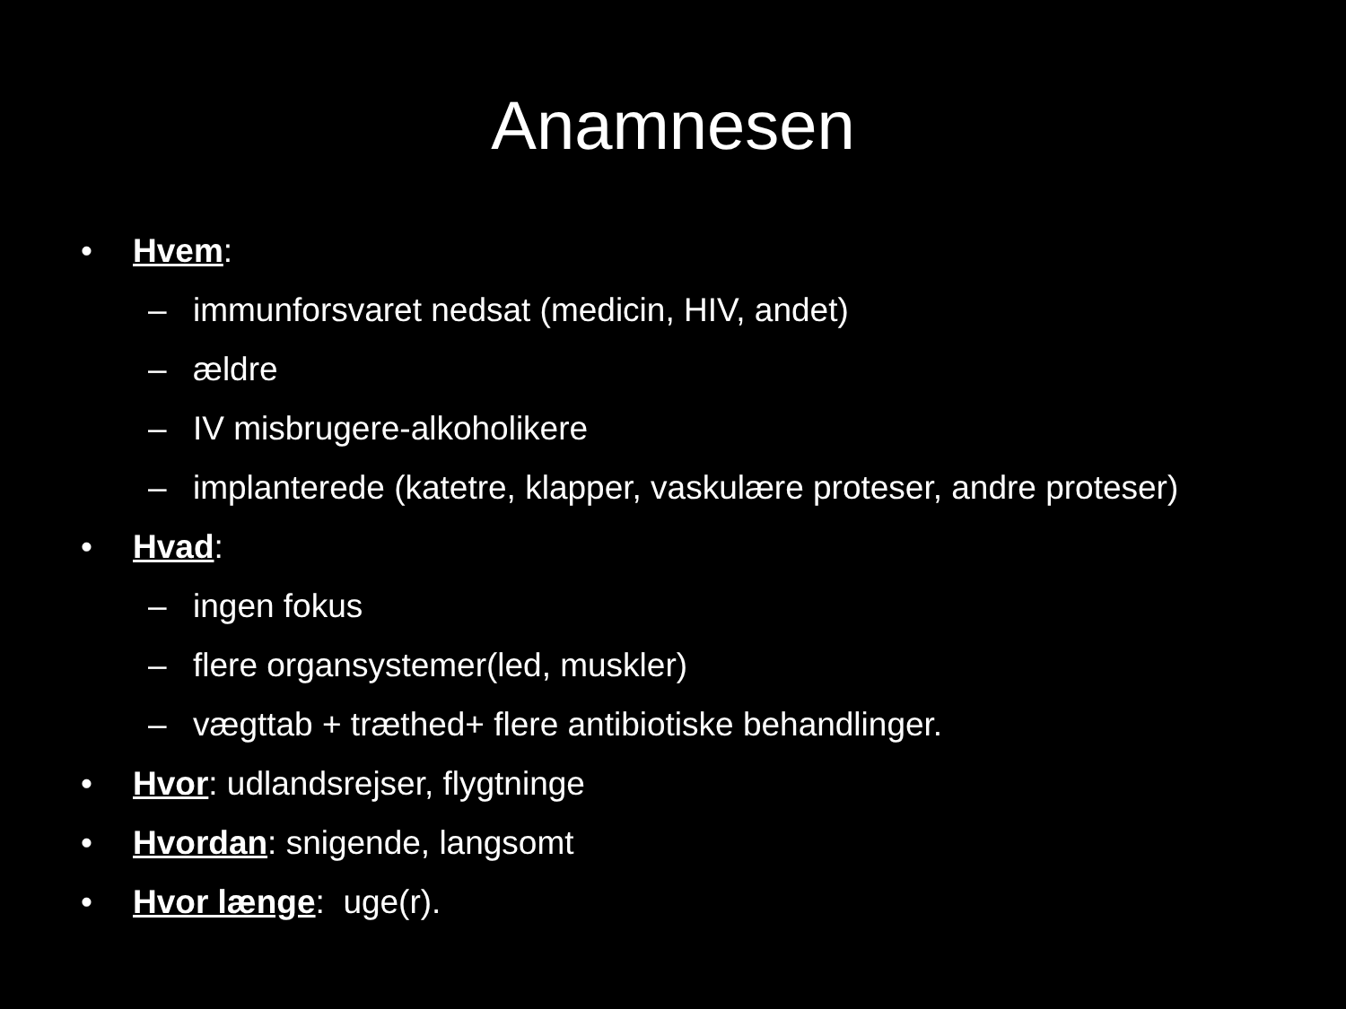Anamnesen
• Hvem:
– immunforsvaret nedsat (medicin, HIV, andet)
– ældre
– IV misbrugere-alkoholikere
– implanteredе (katetre, klapper, vaskulære proteser, andre proteser)
• Hvad:
– ingen fokus
– flere organsystemer(led, muskler)
– vægttab + træthed+ flere antibiotiske behandlinger.
• Hvor: udlandsrejser, flygtninge
• Hvordan: snigende, langsomt
• Hvor længe: uge(r).